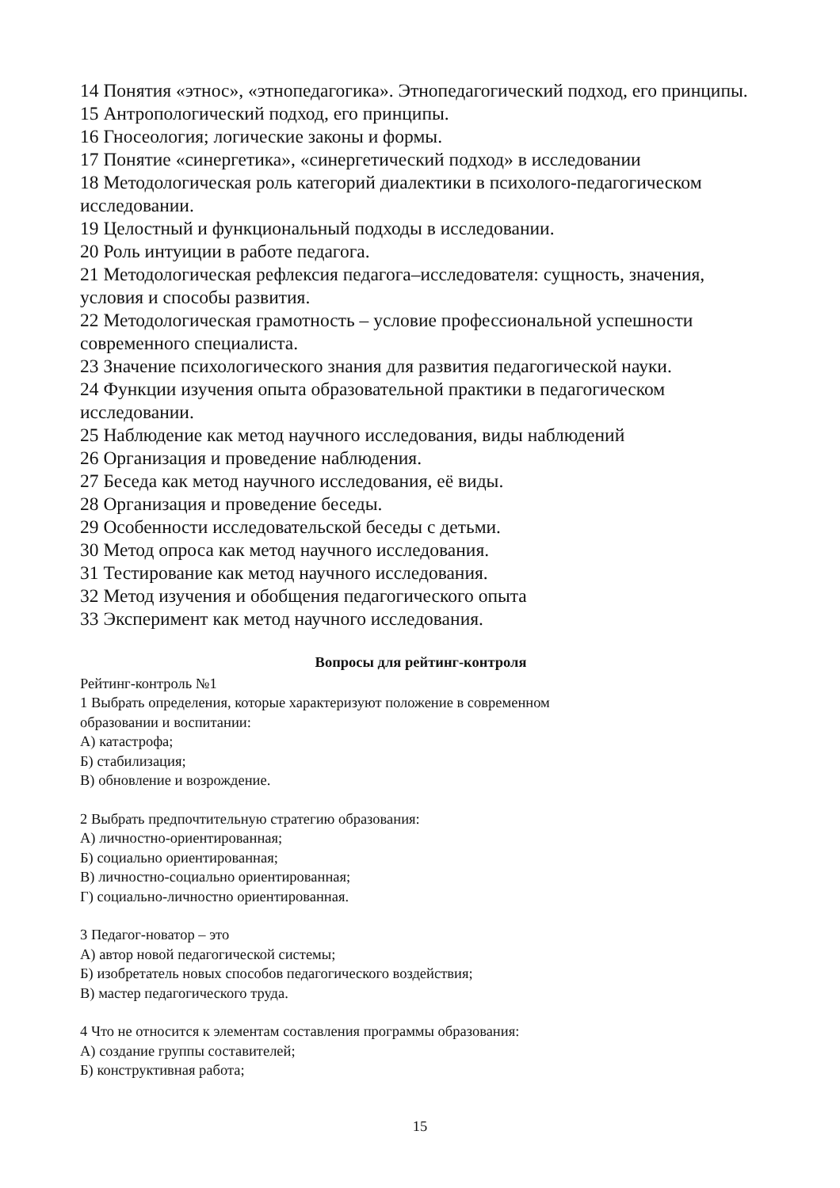14 Понятия «этнос», «этнопедагогика». Этнопедагогический подход, его принципы.
15 Антропологический подход, его принципы.
16 Гносеология; логические законы и формы.
17 Понятие «синергетика», «синергетический подход» в исследовании
18 Методологическая роль категорий диалектики в психолого-педагогическом исследовании.
19 Целостный и функциональный подходы в исследовании.
20 Роль интуиции в работе педагога.
21 Методологическая рефлексия педагога–исследователя: сущность, значения, условия и способы развития.
22 Методологическая грамотность – условие профессиональной успешности современного специалиста.
23 Значение психологического знания для развития педагогической науки.
24 Функции изучения опыта образовательной практики в педагогическом исследовании.
25 Наблюдение как метод научного исследования, виды наблюдений
26 Организация и проведение наблюдения.
27 Беседа как метод научного исследования, её виды.
28 Организация и проведение беседы.
29 Особенности исследовательской беседы с детьми.
30 Метод опроса как метод научного исследования.
31 Тестирование как метод научного исследования.
32 Метод изучения и обобщения педагогического опыта
33 Эксперимент как метод научного исследования.
Вопросы для рейтинг-контроля
Рейтинг-контроль №1
1 Выбрать определения, которые характеризуют положение в современном
образовании и воспитании:
А) катастрофа;
Б) стабилизация;
В) обновление и возрождение.
2 Выбрать предпочтительную стратегию образования:
А) личностно-ориентированная;
Б) социально ориентированная;
В) личностно-социально ориентированная;
Г) социально-личностно ориентированная.
3 Педагог-новатор – это
А) автор новой педагогической системы;
Б) изобретатель новых способов педагогического воздействия;
В) мастер педагогического труда.
4 Что не относится к элементам составления программы образования:
А) создание группы составителей;
Б) конструктивная работа;
15